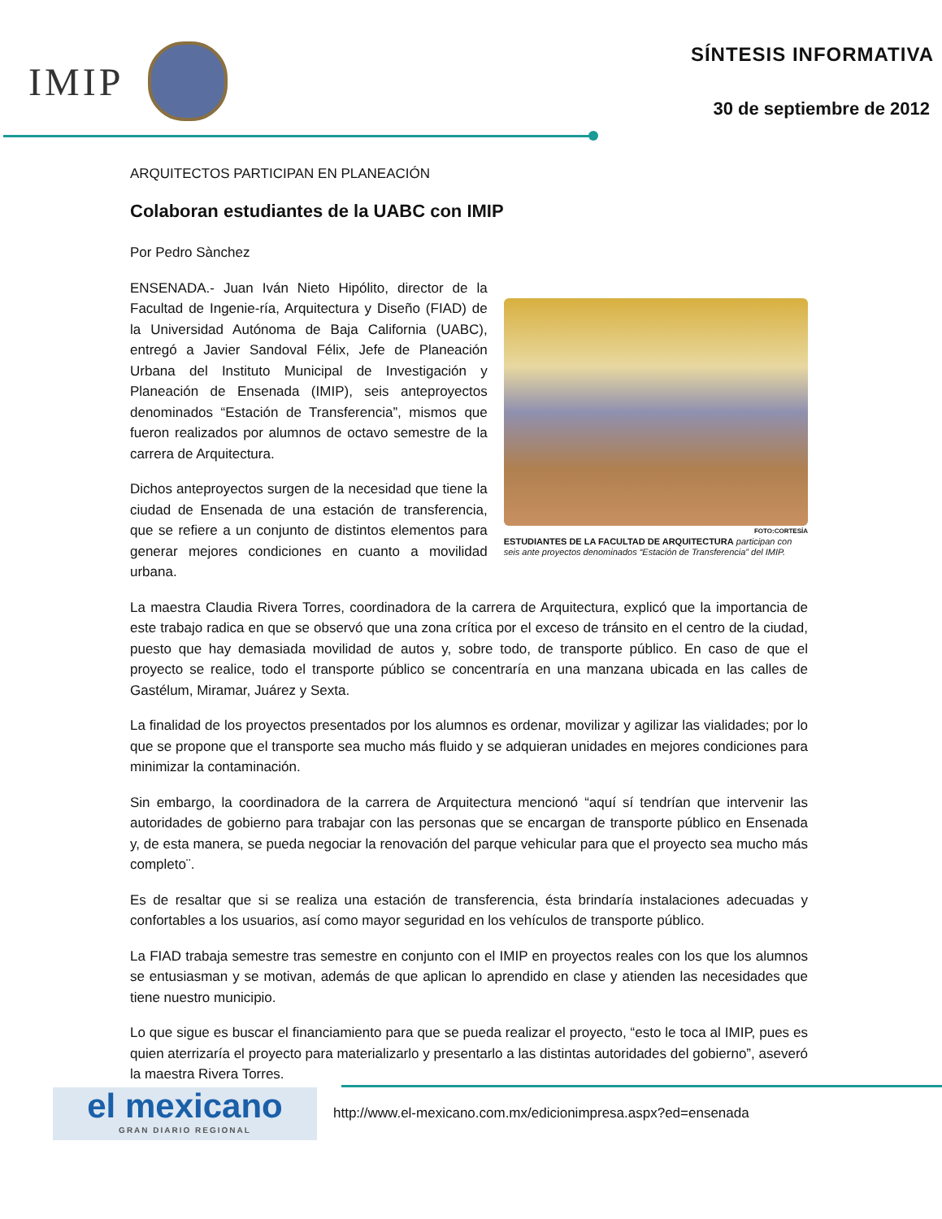IMIP
SÍNTESIS INFORMATIVA
30 de septiembre de 2012
ARQUITECTOS PARTICIPAN EN PLANEACIÓN
Colaboran estudiantes de la UABC con IMIP
Por Pedro Sànchez
ENSENADA.- Juan Iván Nieto Hipólito, director de la Facultad de Ingenie-ría, Arquitectura y Diseño (FIAD) de la Universidad Autónoma de Baja California (UABC), entregó a Javier Sandoval Félix, Jefe de Planeación Urbana del Instituto Municipal de Investigación y Planeación de Ensenada (IMIP), seis anteproyectos denominados “Estación de Transferencia”, mismos que fueron realizados por alumnos de octavo semestre de la carrera de Arquitectura.
Dichos anteproyectos surgen de la necesidad que tiene la ciudad de Ensenada de una estación de transferencia, que se refiere a un conjunto de distintos elementos para generar mejores condiciones en cuanto a movilidad urbana.
FOTO:CORTESÍA
ESTUDIANTES DE LA FACULTAD DE ARQUITECTURA participan con seis ante proyectos denominados “Estación de Transferencia” del IMIP.
La maestra Claudia Rivera Torres, coordinadora de la carrera de Arquitectura, explicó que la importancia de este trabajo radica en que se observó que una zona crítica por el exceso de tránsito en el centro de la ciudad, puesto que hay demasiada movilidad de autos y, sobre todo, de transporte público. En caso de que el proyecto se realice, todo el transporte público se concentraría en una manzana ubicada en las calles de Gastélum, Miramar, Juárez y Sexta.
La finalidad de los proyectos presentados por los alumnos es ordenar, movilizar y agilizar las vialidades; por lo que se propone que el transporte sea mucho más fluido y se adquieran unidades en mejores condiciones para minimizar la contaminación.
Sin embargo, la coordinadora de la carrera de Arquitectura mencionó “aquí sí tendrían que intervenir las autoridades de gobierno para trabajar con las personas que se encargan de transporte público en Ensenada y, de esta manera, se pueda negociar la renovación del parque vehicular para que el proyecto sea mucho más completo¨.
Es de resaltar que si se realiza una estación de transferencia, ésta brindaría instalaciones adecuadas y confortables a los usuarios, así como mayor seguridad en los vehículos de transporte público.
La FIAD trabaja semestre tras semestre en conjunto con el IMIP en proyectos reales con los que los alumnos se entusiasman y se motivan, además de que aplican lo aprendido en clase y atienden las necesidades que tiene nuestro municipio.
Lo que sigue es buscar el financiamiento para que se pueda realizar el proyecto, “esto le toca al IMIP, pues es quien aterrizaría el proyecto para materializarlo y presentarlo a las distintas autoridades del gobierno”, aseveró la maestra Rivera Torres.
el mexicano
GRAN DIARIO REGIONAL
http://www.el-mexicano.com.mx/edicionimpresa.aspx?ed=ensenada